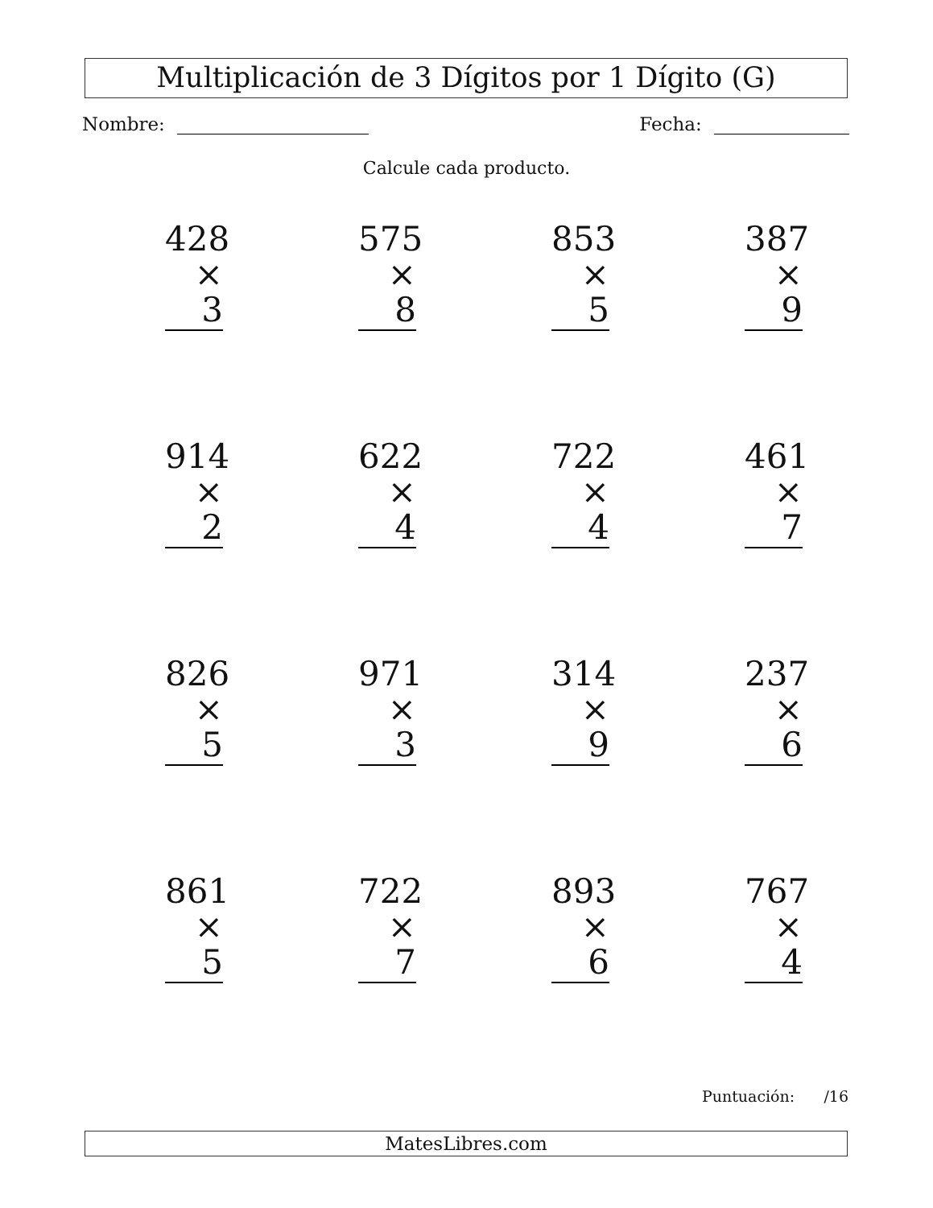Multiplicación de 3 Dígitos por 1 Dígito (G)
Nombre: Fecha:
Calcule cada producto.
428
× 3
575
× 8
853
× 5
387
× 9
914
× 2
622
× 4
722
× 4
461
× 7
826
× 5
971
× 3
314
× 9
237
× 6
861
× 5
722
× 7
893
× 6
767
× 4
Puntuación: /16
MatesLibres.com